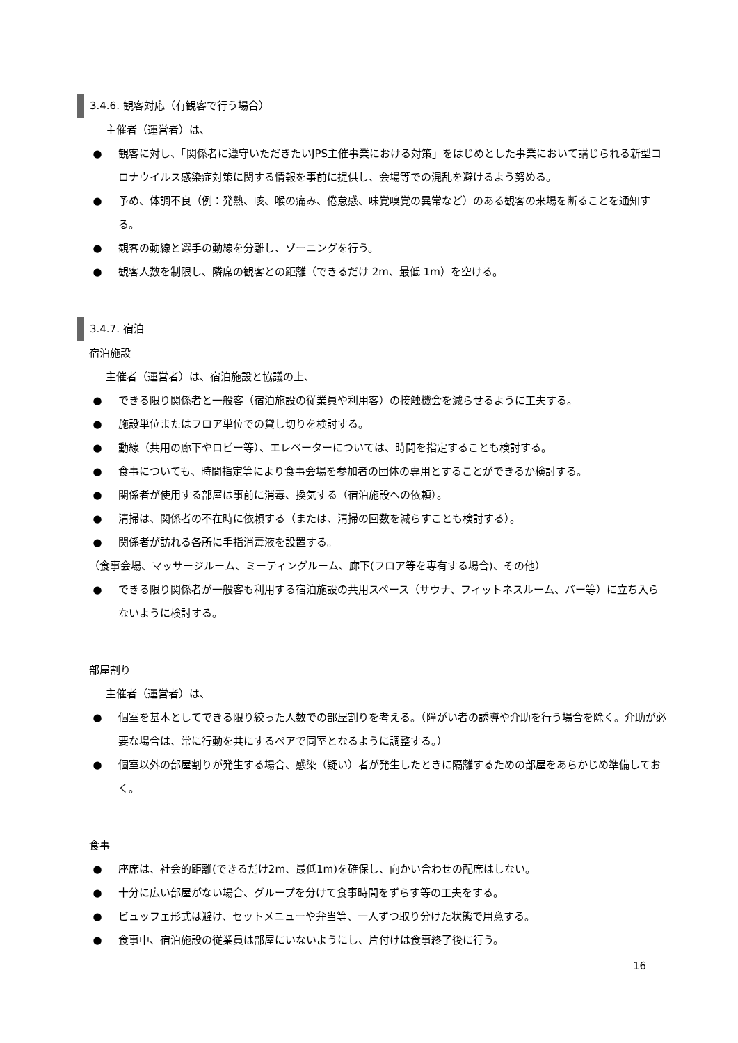3.4.6. 観客対応（有観客で行う場合）
主催者（運営者）は、
● 観客に対し、「関係者に遵守いただきたいJPS主催事業における対策」をはじめとした事業において講じられる新型コロナウイルス感染症対策に関する情報を事前に提供し、会場等での混乱を避けるよう努める。
● 予め、体調不良（例：発熱、咳、喉の痛み、倦怠感、味覚嗅覚の異常など）のある観客の来場を断ることを通知する。
● 観客の動線と選手の動線を分離し、ゾーニングを行う。
● 観客人数を制限し、隣席の観客との距離（できるだけ 2m、最低 1m）を空ける。
3.4.7. 宿泊
宿泊施設
主催者（運営者）は、宿泊施設と協議の上、
● できる限り関係者と一般客（宿泊施設の従業員や利用客）の接触機会を減らせるように工夫する。
● 施設単位またはフロア単位での貸し切りを検討する。
● 動線（共用の廊下やロビー等）、エレベーターについては、時間を指定することも検討する。
● 食事についても、時間指定等により食事会場を参加者の団体の専用とすることができるか検討する。
● 関係者が使用する部屋は事前に消毒、換気する（宿泊施設への依頼）。
● 清掃は、関係者の不在時に依頼する（または、清掃の回数を減らすことも検討する）。
● 関係者が訪れる各所に手指消毒液を設置する。
（食事会場、マッサージルーム、ミーティングルーム、廊下(フロア等を専有する場合)、その他）
● できる限り関係者が一般客も利用する宿泊施設の共用スペース（サウナ、フィットネスルーム、バー等）に立ち入らないように検討する。
部屋割り
主催者（運営者）は、
● 個室を基本としてできる限り絞った人数での部屋割りを考える。（障がい者の誘導や介助を行う場合を除く。介助が必要な場合は、常に行動を共にするペアで同室となるように調整する。）
● 個室以外の部屋割りが発生する場合、感染（疑い）者が発生したときに隔離するための部屋をあらかじめ準備しておく。
食事
● 座席は、社会的距離(できるだけ2m、最低1m)を確保し、向かい合わせの配席はしない。
● 十分に広い部屋がない場合、グループを分けて食事時間をずらす等の工夫をする。
● ビュッフェ形式は避け、セットメニューや弁当等、一人ずつ取り分けた状態で用意する。
● 食事中、宿泊施設の従業員は部屋にいないようにし、片付けは食事終了後に行う。
16